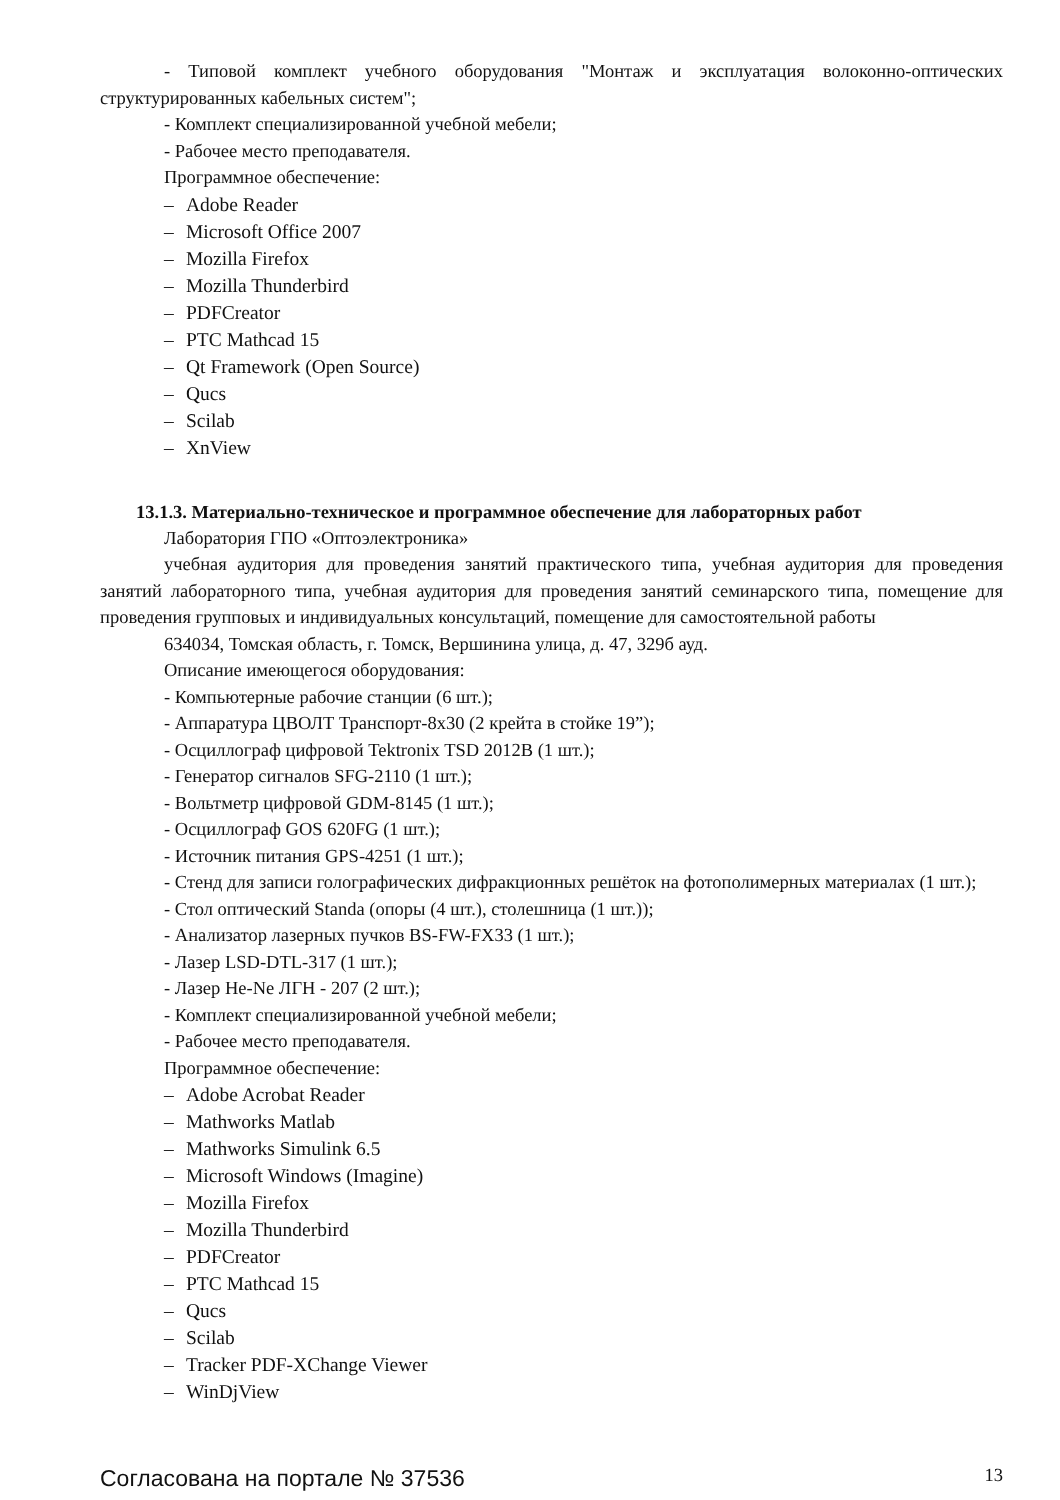- Типовой комплект учебного оборудования "Монтаж и эксплуатация волоконно-оптических структурированных кабельных систем";
- Комплект специализированной учебной мебели;
- Рабочее место преподавателя.
Программное обеспечение:
– Adobe Reader
– Microsoft Office 2007
– Mozilla Firefox
– Mozilla Thunderbird
– PDFCreator
– PTC Mathcad 15
– Qt Framework (Open Source)
– Qucs
– Scilab
– XnView
13.1.3. Материально-техническое и программное обеспечение для лабораторных работ
Лаборатория ГПО «Оптоэлектроника»
учебная аудитория для проведения занятий практического типа, учебная аудитория для проведения занятий лабораторного типа, учебная аудитория для проведения занятий семинарского типа, помещение для проведения групповых и индивидуальных консультаций, помещение для самостоятельной работы
634034, Томская область, г. Томск, Вершинина улица, д. 47, 329б ауд.
Описание имеющегося оборудования:
- Компьютерные рабочие станции (6 шт.);
- Аппаратура ЦВОЛТ Транспорт-8х30 (2 крейта в стойке 19”);
- Осциллограф цифровой Tektronix TSD 2012B (1 шт.);
- Генератор сигналов SFG-2110 (1 шт.);
- Вольтметр цифровой GDM-8145 (1 шт.);
- Осциллограф GOS 620FG (1 шт.);
- Источник питания GPS-4251 (1 шт.);
- Стенд для записи голографических дифракционных решёток на фотополимерных материалах (1 шт.);
- Стол оптический Standa (опоры (4 шт.), столешница (1 шт.));
- Анализатор лазерных пучков BS-FW-FX33 (1 шт.);
- Лазер LSD-DTL-317 (1 шт.);
- Лазер He-Ne ЛГН - 207 (2 шт.);
- Комплект специализированной учебной мебели;
- Рабочее место преподавателя.
Программное обеспечение:
– Adobe Acrobat Reader
– Mathworks Matlab
– Mathworks Simulink 6.5
– Microsoft Windows (Imagine)
– Mozilla Firefox
– Mozilla Thunderbird
– PDFCreator
– PTC Mathcad 15
– Qucs
– Scilab
– Tracker PDF-XChange Viewer
– WinDjView
Согласована на портале № 37536
13